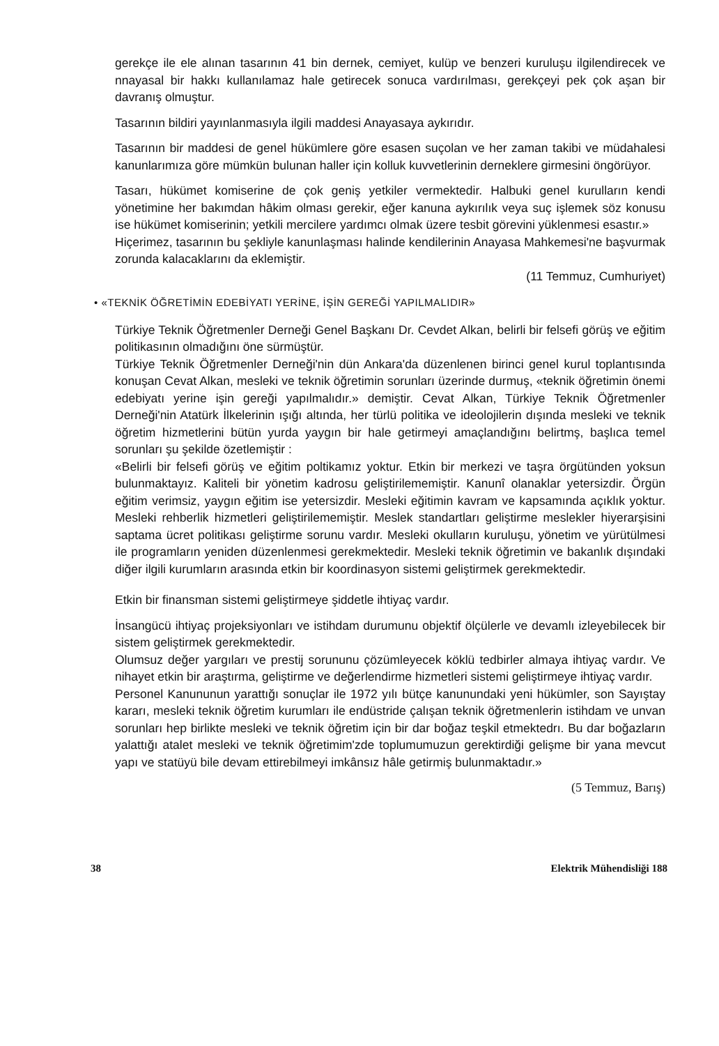gerekçe ile ele alınan tasarının 41 bin dernek, cemiyet, kulüp ve benzeri kuruluşu ilgilendirecek ve nnayasal bir hakkı kullanılamaz hale getirecek sonuca vardırılması, gerekçeyi pek çok aşan bir davranış olmuştur.
Tasarının bildiri yayınlanmasıyla ilgili maddesi Anayasaya aykırıdır.
Tasarının bir maddesi de genel hükümlere göre esasen suçolan ve her zaman takibi ve müdahalesi kanunlarımıza göre mümkün bulunan haller için kolluk kuvvetlerinin derneklere girmesini öngörüyor.
Tasarı, hükümet komiserine de çok geniş yetkiler vermektedir. Halbuki genel kurulların kendi yönetimine her bakımdan hâkim olması gerekir, eğer kanuna aykırılık veya suç işlemek söz konusu ise hükümet komiserinin; yetkili mercilere yardımcı olmak üzere tesbit görevini yüklenmesi esastır.»
Hiçerimez, tasarının bu şekliyle kanunlaşması halinde kendilerinin Anayasa Mahkemesi'ne başvurmak zorunda kalacaklarını da eklemiştir.
(11 Temmuz, Cumhuriyet)
• «TEKNİK ÖĞRETİMİN EDEBİYATI YERİNE, İŞİN GEREĞİ YAPILMALIDIR»
Türkiye Teknik Öğretmenler Derneği Genel Başkanı Dr. Cevdet Alkan, belirli bir felsefi görüş ve eğitim politikasının olmadığını öne sürmüştür.
Türkiye Teknik Öğretmenler Derneği'nin dün Ankara'da düzenlenen birinci genel kurul toplantısında konuşan Cevat Alkan, mesleki ve teknik öğretimin sorunları üzerinde durmuş, «teknik öğretimin önemi edebiyatı yerine işin gereği yapılmalıdır.» demiştir. Cevat Alkan, Türkiye Teknik Öğretmenler Derneği'nin Atatürk İlkelerinin ışığı altında, her türlü politika ve ideolojilerin dışında mesleki ve teknik öğretim hizmetlerini bütün yurda yaygın bir hale getirmeyi amaçlandığını belirtmş, başlıca temel sorunları şu şekilde özetlemiştir :
«Belirli bir felsefi görüş ve eğitim poltikamız yoktur. Etkin bir merkezi ve taşra örgütünden yoksun bulunmaktayız. Kaliteli bir yönetim kadrosu geliştirilememiştir. Kanunî olanaklar yetersizdir. Örgün eğitim verimsiz, yaygın eğitim ise yetersizdir. Mesleki eğitimin kavram ve kapsamında açıklık yoktur. Mesleki rehberlik hizmetleri geliştirilememiştir. Meslek standartları geliştirme meslekler hiyerarşisini saptama ücret politikası geliştirme sorunu vardır. Mesleki okulların kuruluşu, yönetim ve yürütülmesi ile programların yeniden düzenlenmesi gerekmektedir. Mesleki teknik öğretimin ve bakanlık dışındaki diğer ilgili kurumların arasında etkin bir koordinasyon sistemi geliştirmek gerekmektedir.
Etkin bir finansman sistemi geliştirmeye şiddetle ihtiyaç vardır.
İnsangücü ihtiyaç projeksiyonları ve istihdam durumunu objektif ölçülerle ve devamlı izleyebilecek bir sistem geliştirmek gerekmektedir.
Olumsuz değer yargıları ve prestij sorununu çözümleyecek köklü tedbirler almaya ihtiyaç vardır. Ve nihayet etkin bir araştırma, geliştirme ve değerlendirme hizmetleri sistemi geliştirmeye ihtiyaç vardır.
Personel Kanununun yarattığı sonuçlar ile 1972 yılı bütçe kanunundaki yeni hükümler, son Sayıştay kararı, mesleki teknik öğretim kurumları ile endüstride çalışan teknik öğretmenlerin istihdam ve unvan sorunları hep birlikte mesleki ve teknik öğretim için bir dar boğaz teşkil etmektedrı. Bu dar boğazların yalattığı atalet mesleki ve teknik öğretimim'zde toplumumuzun gerektirdiği gelişme bir yana mevcut yapı ve statüyü bile devam ettirebilmeyi imkânsız hâle getirmiş bulunmaktadır.»
(5 Temmuz, Barış)
38 Elektrik Mühendisliği 188